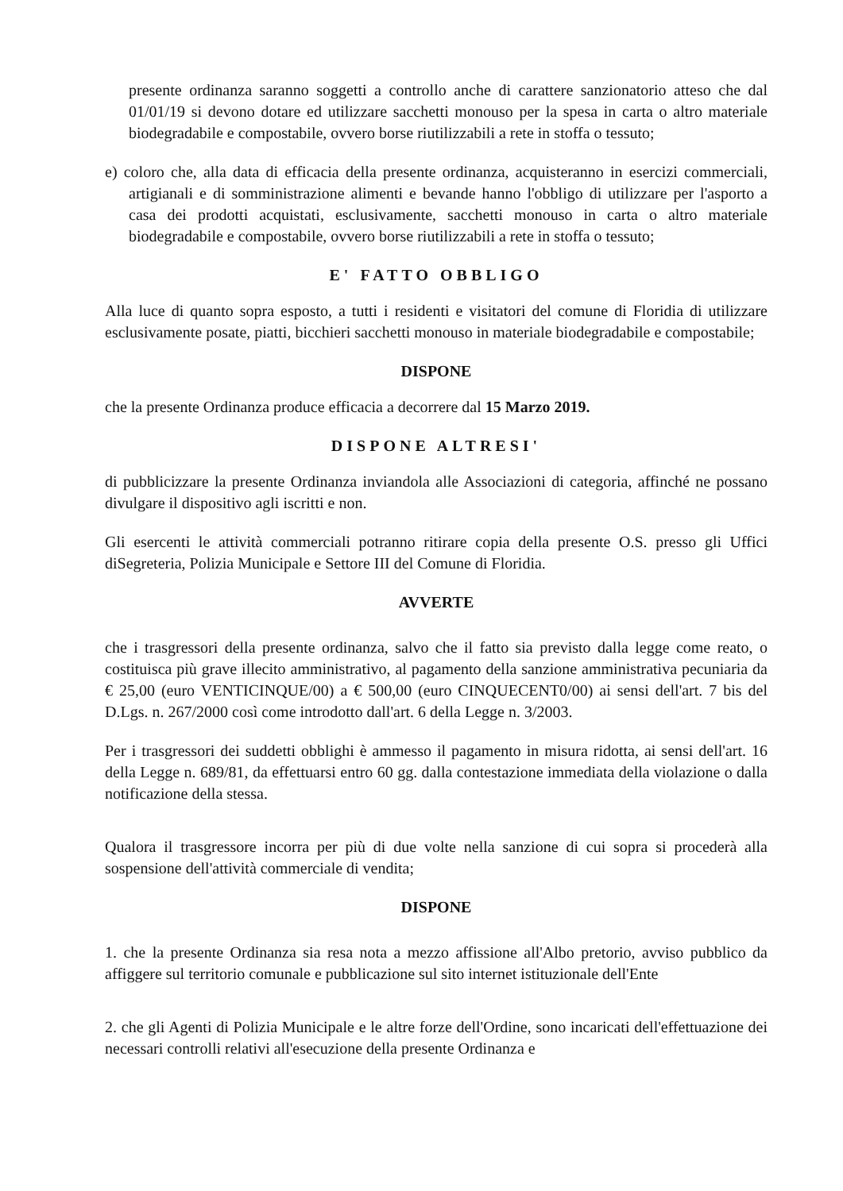presente ordinanza saranno soggetti a controllo anche di carattere sanzionatorio atteso che dal 01/01/19 si devono dotare ed utilizzare sacchetti monouso per la spesa in carta o altro materiale biodegradabile e compostabile, ovvero borse riutilizzabili a rete in stoffa o tessuto;
e) coloro che, alla data di efficacia della presente ordinanza, acquisteranno in esercizi commerciali, artigianali e di somministrazione alimenti e bevande hanno l'obbligo di utilizzare per l'asporto a casa dei prodotti acquistati, esclusivamente, sacchetti monouso in carta o altro materiale biodegradabile e compostabile, ovvero borse riutilizzabili a rete in stoffa o tessuto;
E' FATTO OBBLIGO
Alla luce di quanto sopra esposto, a tutti i residenti e visitatori del comune di Floridia di utilizzare esclusivamente posate, piatti, bicchieri sacchetti monouso in materiale biodegradabile e compostabile;
DISPONE
che la presente Ordinanza produce efficacia a decorrere dal 15 Marzo 2019.
DISPONE ALTRESI'
di pubblicizzare la presente Ordinanza inviandola alle Associazioni di categoria, affinché ne possano divulgare il dispositivo agli iscritti e non.
Gli esercenti le attività commerciali potranno ritirare copia della presente O.S. presso gli Uffici diSegreteria, Polizia Municipale e Settore III del Comune di Floridia.
AVVERTE
che i trasgressori della presente ordinanza, salvo che il fatto sia previsto dalla legge come reato, o costituisca più grave illecito amministrativo, al pagamento della sanzione amministrativa pecuniaria da € 25,00 (euro VENTICINQUE/00) a € 500,00 (euro CINQUECENT0/00) ai sensi dell'art. 7 bis del D.Lgs. n. 267/2000 così come introdotto dall'art. 6 della Legge n. 3/2003.
Per i trasgressori dei suddetti obblighi è ammesso il pagamento in misura ridotta, ai sensi dell'art. 16 della Legge n. 689/81, da effettuarsi entro 60 gg. dalla contestazione immediata della violazione o dalla notificazione della stessa.
Qualora il trasgressore incorra per più di due volte nella sanzione di cui sopra si procederà alla sospensione dell'attività commerciale di vendita;
DISPONE
1. che la presente Ordinanza sia resa nota a mezzo affissione all'Albo pretorio, avviso pubblico da affiggere sul territorio comunale e pubblicazione sul sito internet istituzionale dell'Ente
2. che gli Agenti di Polizia Municipale e le altre forze dell'Ordine, sono incaricati dell'effettuazione dei necessari controlli relativi all'esecuzione della presente Ordinanza e